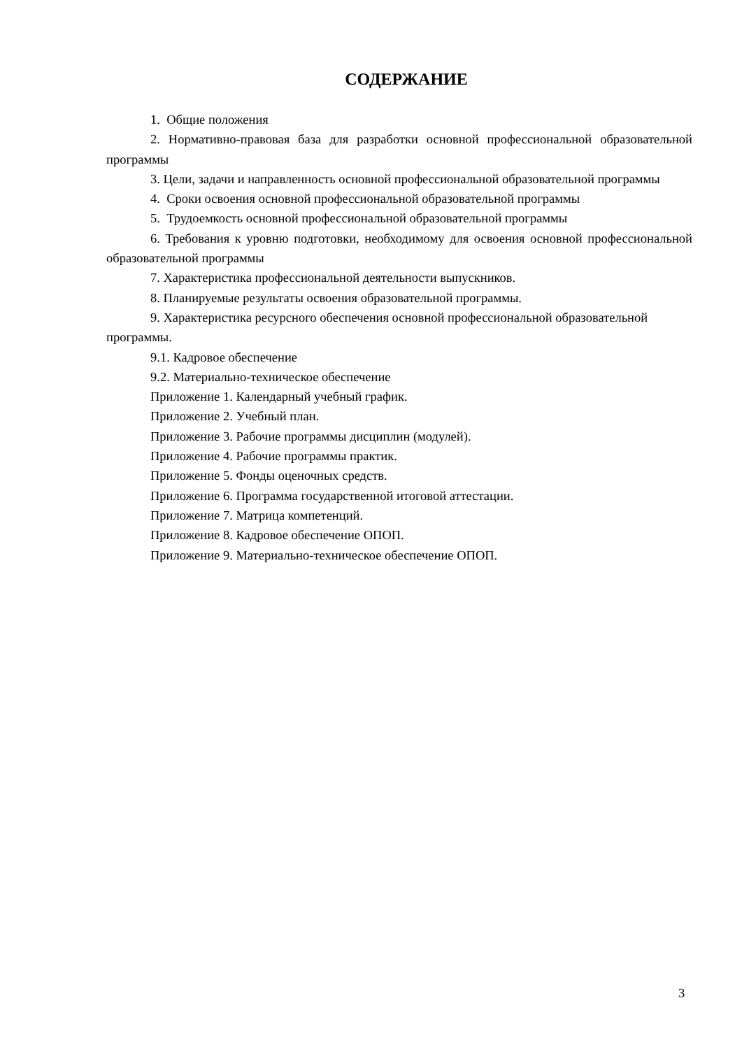СОДЕРЖАНИЕ
1. Общие положения
2. Нормативно-правовая база для разработки основной профессиональной образовательной программы
3. Цели, задачи и направленность основной профессиональной образовательной программы
4. Сроки освоения основной профессиональной образовательной программы
5. Трудоемкость основной профессиональной образовательной программы
6. Требования к уровню подготовки, необходимому для освоения основной профессиональной образовательной программы
7. Характеристика профессиональной деятельности выпускников.
8. Планируемые результаты освоения образовательной программы.
9. Характеристика ресурсного обеспечения основной профессиональной образовательной программы.
9.1. Кадровое обеспечение
9.2. Материально-техническое обеспечение
Приложение 1. Календарный учебный график.
Приложение 2. Учебный план.
Приложение 3. Рабочие программы дисциплин (модулей).
Приложение 4. Рабочие программы практик.
Приложение 5. Фонды оценочных средств.
Приложение 6. Программа государственной итоговой аттестации.
Приложение 7. Матрица компетенций.
Приложение 8. Кадровое обеспечение ОПОП.
Приложение 9. Материально-техническое обеспечение ОПОП.
3